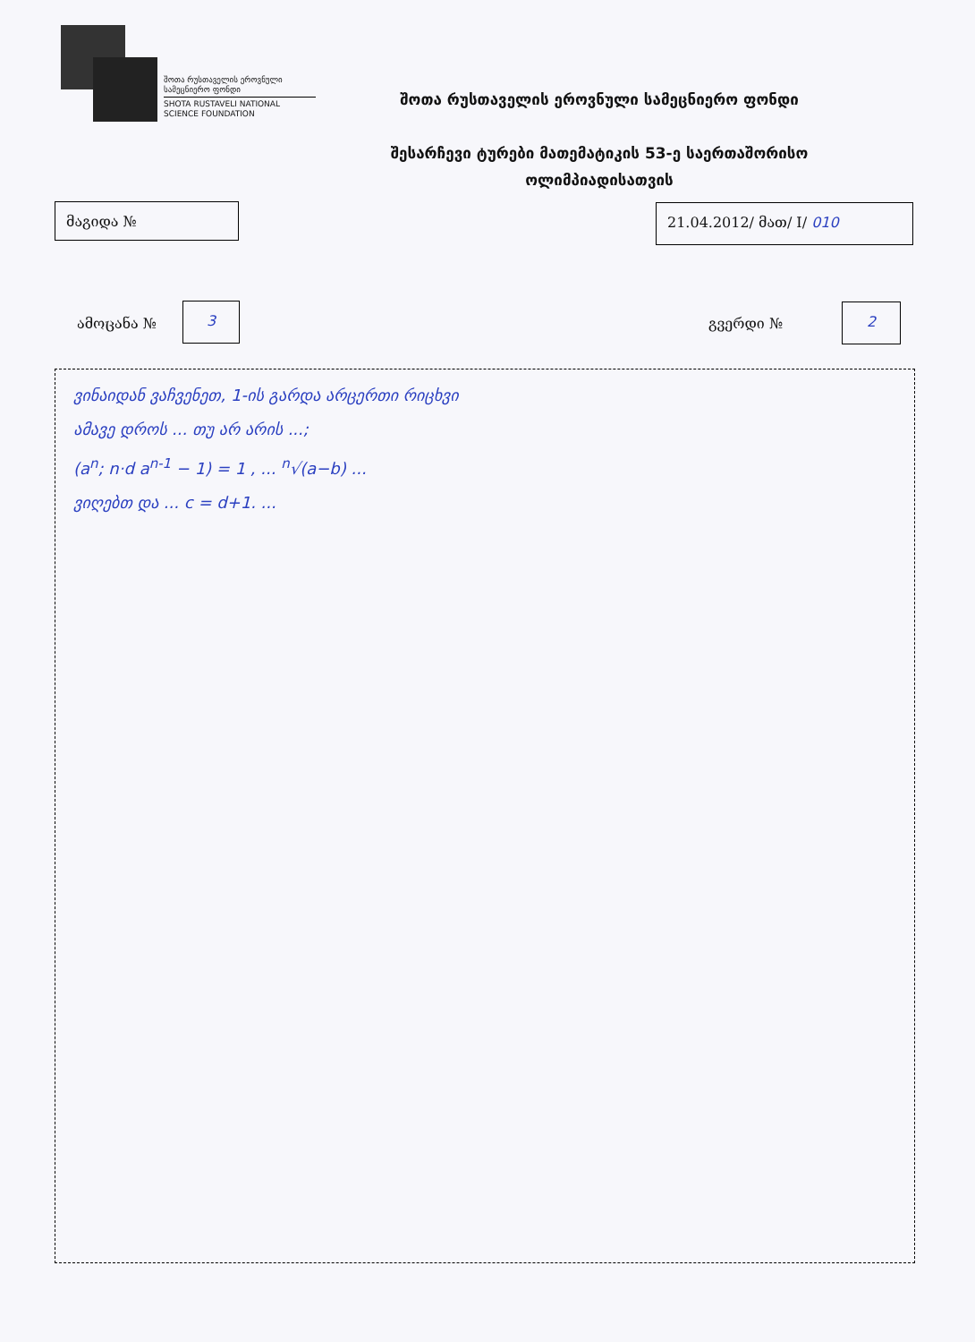შოთა რუსთაველის ეროვნული სამეცნიერო ფონდი
SHOTA RUSTAVELI NATIONAL SCIENCE FOUNDATION
შოთა რუსთაველის ეროვნული სამეცნიერო ფონდი
შესარჩევი ტურები მათემატიკის 53-ე საერთაშორისო
ოლიმპიადისათვის
მაგიდა № 21.04.2012/ მათ/ I/ 010
ამოცანა № 3 გვერდი № 2
ვინაიდან ვაჩვენეთ, 1-ის გარდა არცერთი რიცხვი
ამავე დროს ... თუ არ არის ...;
(a<sup>n</sup>; n·d a<sup>n-1</sup> − 1) = 1 , ... <sup>n</sup>√(a−b) ...
ვიღებთ და ... c = d+1. ...